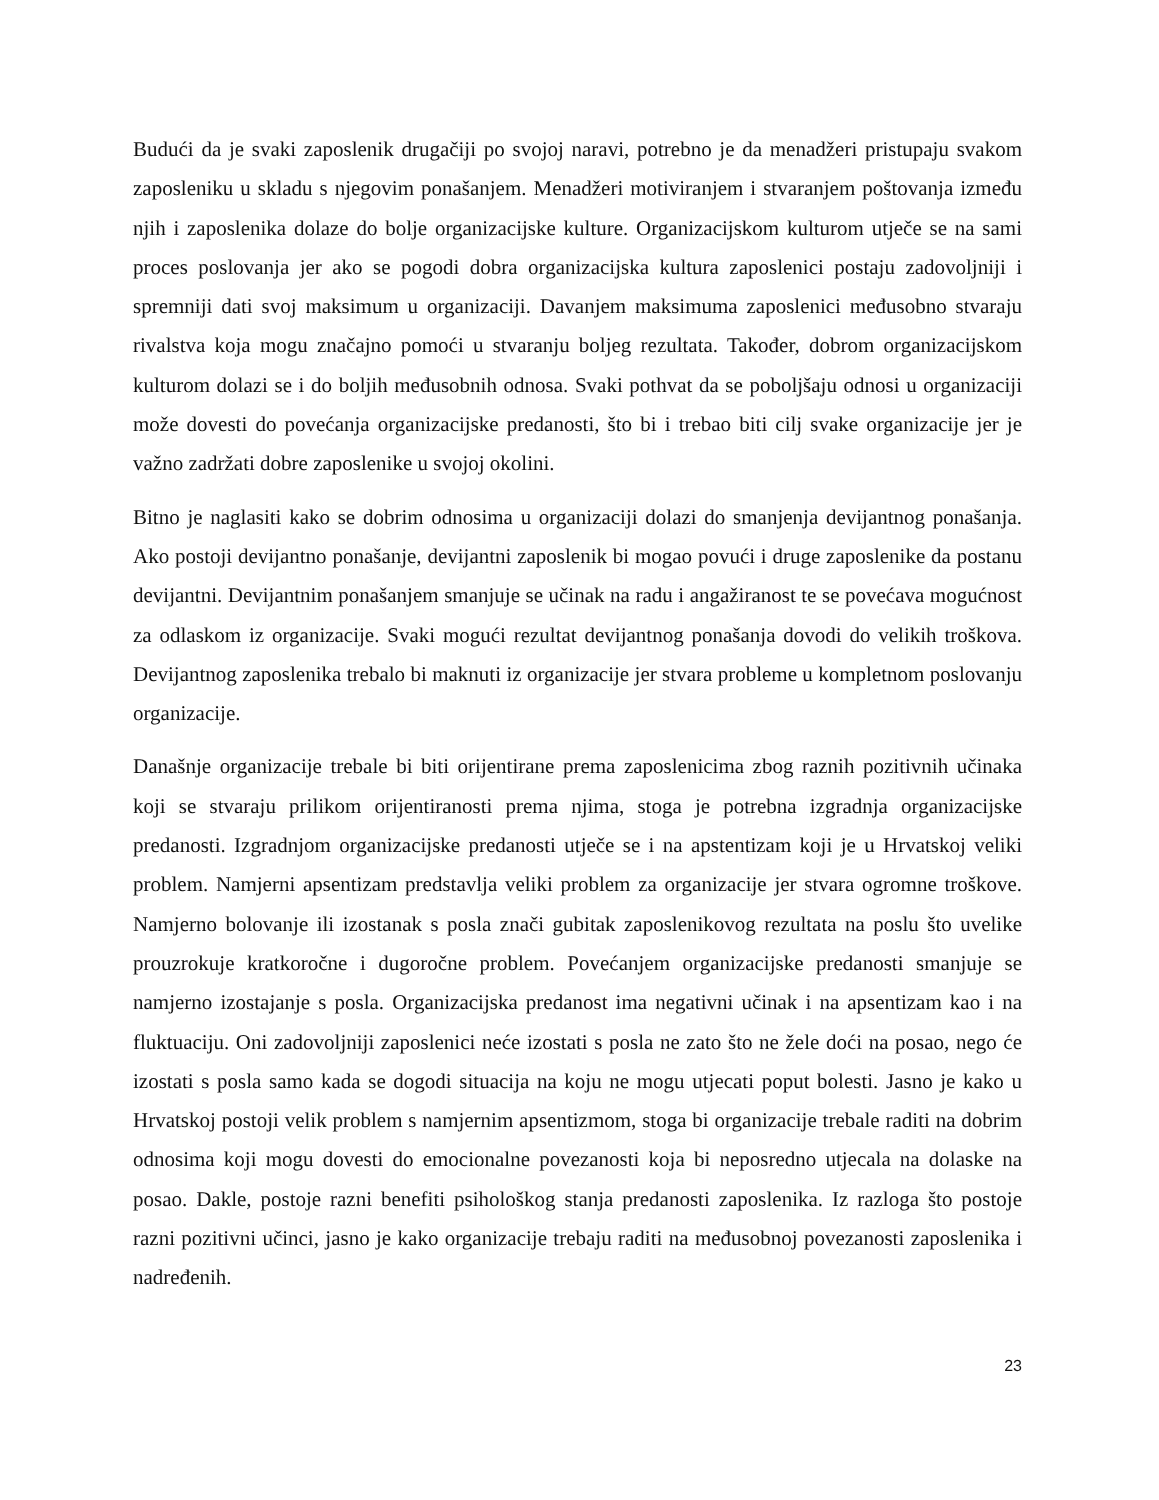Budući da je svaki zaposlenik drugačiji po svojoj naravi, potrebno je da menadžeri pristupaju svakom zaposleniku u skladu s njegovim ponašanjem. Menadžeri motiviranjem i stvaranjem poštovanja između njih i zaposlenika dolaze do bolje organizacijske kulture. Organizacijskom kulturom utječe se na sami proces poslovanja jer ako se pogodi dobra organizacijska kultura zaposlenici postaju zadovoljniji i spremniji dati svoj maksimum u organizaciji. Davanjem maksimuma zaposlenici međusobno stvaraju rivalstva koja mogu značajno pomoći u stvaranju boljeg rezultata. Također, dobrom organizacijskom kulturom dolazi se i do boljih međusobnih odnosa. Svaki pothvat da se poboljšaju odnosi u organizaciji može dovesti do povećanja organizacijske predanosti, što bi i trebao biti cilj svake organizacije jer je važno zadržati dobre zaposlenike u svojoj okolini.
Bitno je naglasiti kako se dobrim odnosima u organizaciji dolazi do smanjenja devijantnog ponašanja. Ako postoji devijantno ponašanje, devijantni zaposlenik bi mogao povući i druge zaposlenike da postanu devijantni. Devijantnim ponašanjem smanjuje se učinak na radu i angažiranost te se povećava mogućnost za odlaskom iz organizacije. Svaki mogući rezultat devijantnog ponašanja dovodi do velikih troškova. Devijantnog zaposlenika trebalo bi maknuti iz organizacije jer stvara probleme u kompletnom poslovanju organizacije.
Današnje organizacije trebale bi biti orijentirane prema zaposlenicima zbog raznih pozitivnih učinaka koji se stvaraju prilikom orijentiranosti prema njima, stoga je potrebna izgradnja organizacijske predanosti. Izgradnjom organizacijske predanosti utječe se i na apstentizam koji je u Hrvatskoj veliki problem. Namjerni apsentizam predstavlja veliki problem za organizacije jer stvara ogromne troškove. Namjerno bolovanje ili izostanak s posla znači gubitak zaposlenikovog rezultata na poslu što uvelike prouzrokuje kratkoročne i dugoročne problem. Povećanjem organizacijske predanosti smanjuje se namjerno izostajanje s posla. Organizacijska predanost ima negativni učinak i na apsentizam kao i na fluktuaciju. Oni zadovoljniji zaposlenici neće izostati s posla ne zato što ne žele doći na posao, nego će izostati s posla samo kada se dogodi situacija na koju ne mogu utjecati poput bolesti. Jasno je kako u Hrvatskoj postoji velik problem s namjernim apsentizmom, stoga bi organizacije trebale raditi na dobrim odnosima koji mogu dovesti do emocionalne povezanosti koja bi neposredno utjecala na dolaske na posao. Dakle, postoje razni benefiti psihološkog stanja predanosti zaposlenika. Iz razloga što postoje razni pozitivni učinci, jasno je kako organizacije trebaju raditi na međusobnoj povezanosti zaposlenika i nadređenih.
23